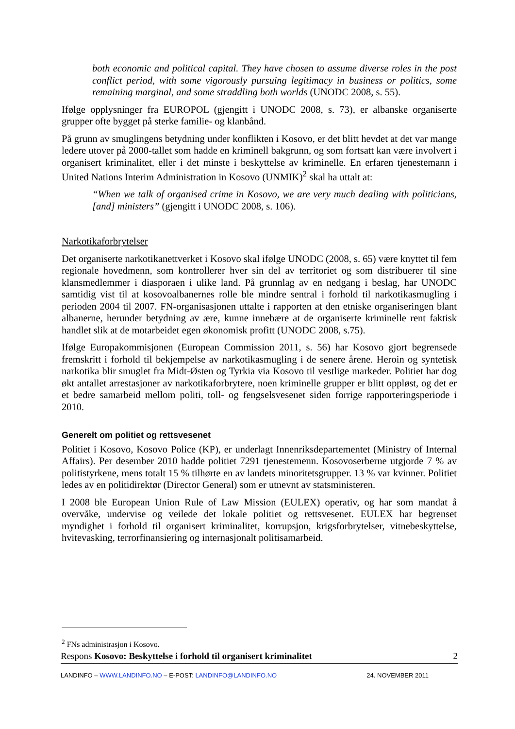both economic and political capital. They have chosen to assume diverse roles in the post conflict period, with some vigorously pursuing legitimacy in business or politics, some remaining marginal, and some straddling both worlds (UNODC 2008, s. 55).
Ifølge opplysninger fra EUROPOL (gjengitt i UNODC 2008, s. 73), er albanske organiserte grupper ofte bygget på sterke familie- og klanbånd.
På grunn av smuglingens betydning under konflikten i Kosovo, er det blitt hevdet at det var mange ledere utover på 2000-tallet som hadde en kriminell bakgrunn, og som fortsatt kan være involvert i organisert kriminalitet, eller i det minste i beskyttelse av kriminelle. En erfaren tjenestemann i United Nations Interim Administration in Kosovo (UNMIK)<sup>2</sup> skal ha uttalt at:
“When we talk of organised crime in Kosovo, we are very much dealing with politicians, [and] ministers” (gjengitt i UNODC 2008, s. 106).
Narkotikaforbrytelser
Det organiserte narkotikanettverket i Kosovo skal ifølge UNODC (2008, s. 65) være knyttet til fem regionale hovedmenn, som kontrollerer hver sin del av territoriet og som distribuerer til sine klansmedlemmer i diasporaen i ulike land. På grunnlag av en nedgang i beslag, har UNODC samtidig vist til at kosovoalbanernes rolle ble mindre sentral i forhold til narkotikasmugling i perioden 2004 til 2007. FN-organisasjonen uttalte i rapporten at den etniske organiseringen blant albanerne, herunder betydning av ære, kunne innebære at de organiserte kriminelle rent faktisk handlet slik at de motarbeidet egen økonomisk profitt (UNODC 2008, s.75).
Ifølge Europakommisjonen (European Commission 2011, s. 56) har Kosovo gjort begrensede fremskritt i forhold til bekjempelse av narkotikasmugling i de senere årene. Heroin og syntetisk narkotika blir smuglet fra Midt-Østen og Tyrkia via Kosovo til vestlige markeder. Politiet har dog økt antallet arrestasjoner av narkotikaforbrytere, noen kriminelle grupper er blitt oppløst, og det er et bedre samarbeid mellom politi, toll- og fengselsvesenet siden forrige rapporteringsperiode i 2010.
Generelt om politiet og rettsvesenet
Politiet i Kosovo, Kosovo Police (KP), er underlagt Innenriksdepartementet (Ministry of Internal Affairs). Per desember 2010 hadde politiet 7291 tjenestemenn. Kosovoserberne utgjorde 7 % av politistyrkene, mens totalt 15 % tilhørte en av landets minoritetsgrupper. 13 % var kvinner. Politiet ledes av en politidirektør (Director General) som er utnevnt av statsministeren.
I 2008 ble European Union Rule of Law Mission (EULEX) operativ, og har som mandat å overvåke, undervise og veilede det lokale politiet og rettsvesenet. EULEX har begrenset myndighet i forhold til organisert kriminalitet, korrupsjon, krigsforbrytelser, vitnebeskyttelse, hvitevasking, terrorfinansiering og internasjonalt politisamarbeid.
<sup>2</sup> FNs administrasjon i Kosovo.
Respons Kosovo: Beskyttelse i forhold til organisert kriminalitet 2
LANDINFO – WWW.LANDINFO.NO – E-POST: LANDINFO@LANDINFO.NO 24. NOVEMBER 2011